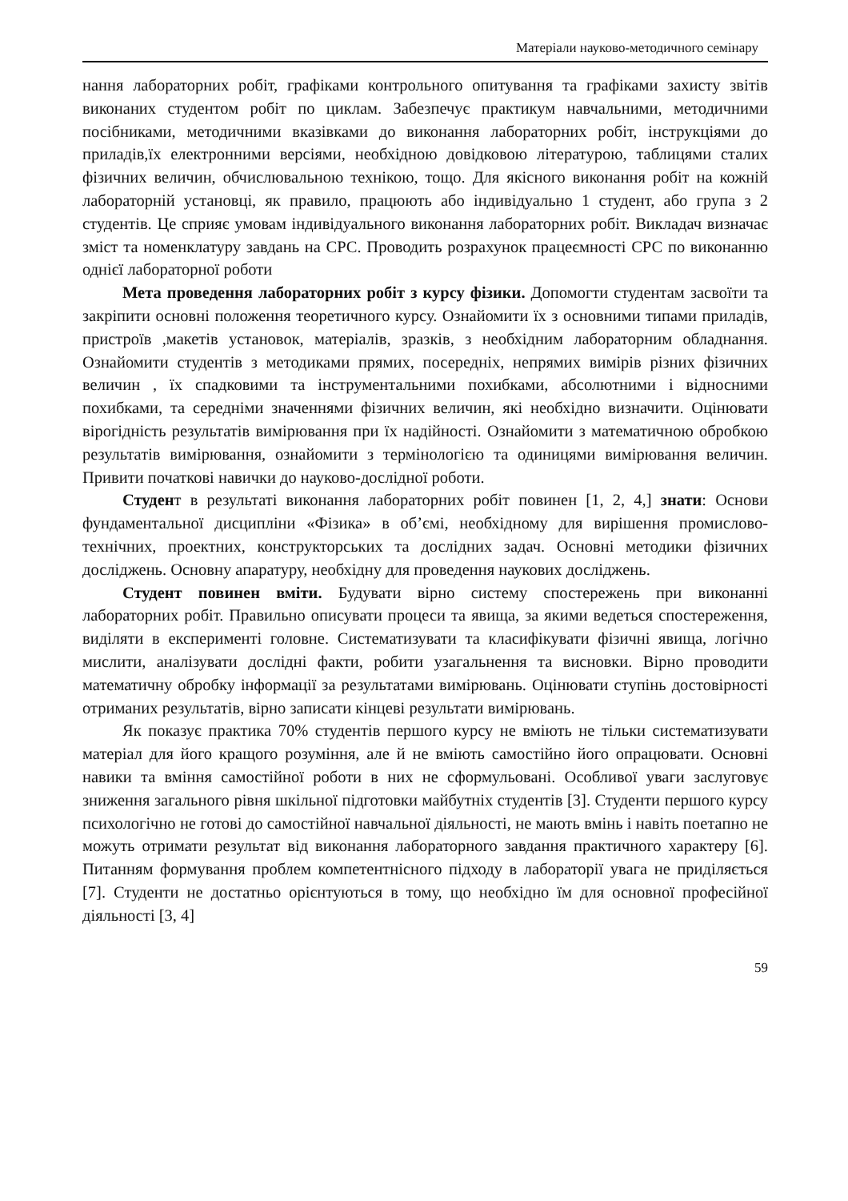Матеріали науково-методичного семінару
нання лабораторних робіт, графіками контрольного опитування та графіками захисту звітів виконаних студентом робіт по циклам. Забезпечує практикум навчальними, методичними посібниками, методичними вказівками до виконання лабораторних робіт, інструкціями до приладів,їх електронними версіями, необхідною довідковою літературою, таблицями сталих фізичних величин, обчислювальною технікою, тощо. Для якісного виконання робіт на кожній лабораторній установці, як правило, працюють або індивідуально 1 студент, або група з 2 студентів. Це сприяє умовам індивідуального виконання лабораторних робіт. Викладач визначає зміст та номенклатуру завдань на СРС. Проводить розрахунок працеємності СРС по виконанню однієї лабораторної роботи
Мета проведення лабораторних робіт з курсу фізики. Допомогти студентам засвоїти та закріпити основні положення теоретичного курсу. Ознайомити їх з основними типами приладів, пристроїв ,макетів установок, матеріалів, зразків, з необхідним лабораторним обладнання. Ознайомити студентів з методиками прямих, посередніх, непрямих вимірів різних фізичних величин , їх спадковими та інструментальними похибками, абсолютними і відносними похибками, та середніми значеннями фізичних величин, які необхідно визначити. Оцінювати вірогідність результатів вимірювання при їх надійності. Ознайомити з математичною обробкою результатів вимірювання, ознайомити з термінологією та одиницями вимірювання величин. Привити початкові навички до науково-дослідної роботи.
Студент в результаті виконання лабораторних робіт повинен [1, 2, 4,] знати: Основи фундаментальної дисципліни «Фізика» в об’ємі, необхідному для вирішення промислово-технічних, проектних, конструкторських та дослідних задач. Основні методики фізичних досліджень. Основну апаратуру, необхідну для проведення наукових досліджень.
Студент повинен вміти. Будувати вірно систему спостережень при виконанні лабораторних робіт. Правильно описувати процеси та явища, за якими ведеться спостереження, виділяти в експерименті головне. Систематизувати та класифікувати фізичні явища, логічно мислити, аналізувати дослідні факти, робити узагальнення та висновки. Вірно проводити математичну обробку інформації за результатами вимірювань. Оцінювати ступінь достовірності отриманих результатів, вірно записати кінцеві результати вимірювань.
Як показує практика 70% студентів першого курсу не вміють не тільки систематизувати матеріал для його кращого розуміння, але й не вміють самостійно його опрацювати. Основні навики та вміння самостійної роботи в них не сформульовані. Особливої уваги заслуговує зниження загального рівня шкільної підготовки майбутніх студентів [3]. Студенти першого курсу психологічно не готові до самостійної навчальної діяльності, не мають вмінь і навіть поетапно не можуть отримати результат від виконання лабораторного завдання практичного характеру [6]. Питанням формування проблем компетентнісного підходу в лабораторії увага не приділяється [7]. Студенти не достатньо орієнтуються в тому, що необхідно їм для основної професійної діяльності [3, 4]
59